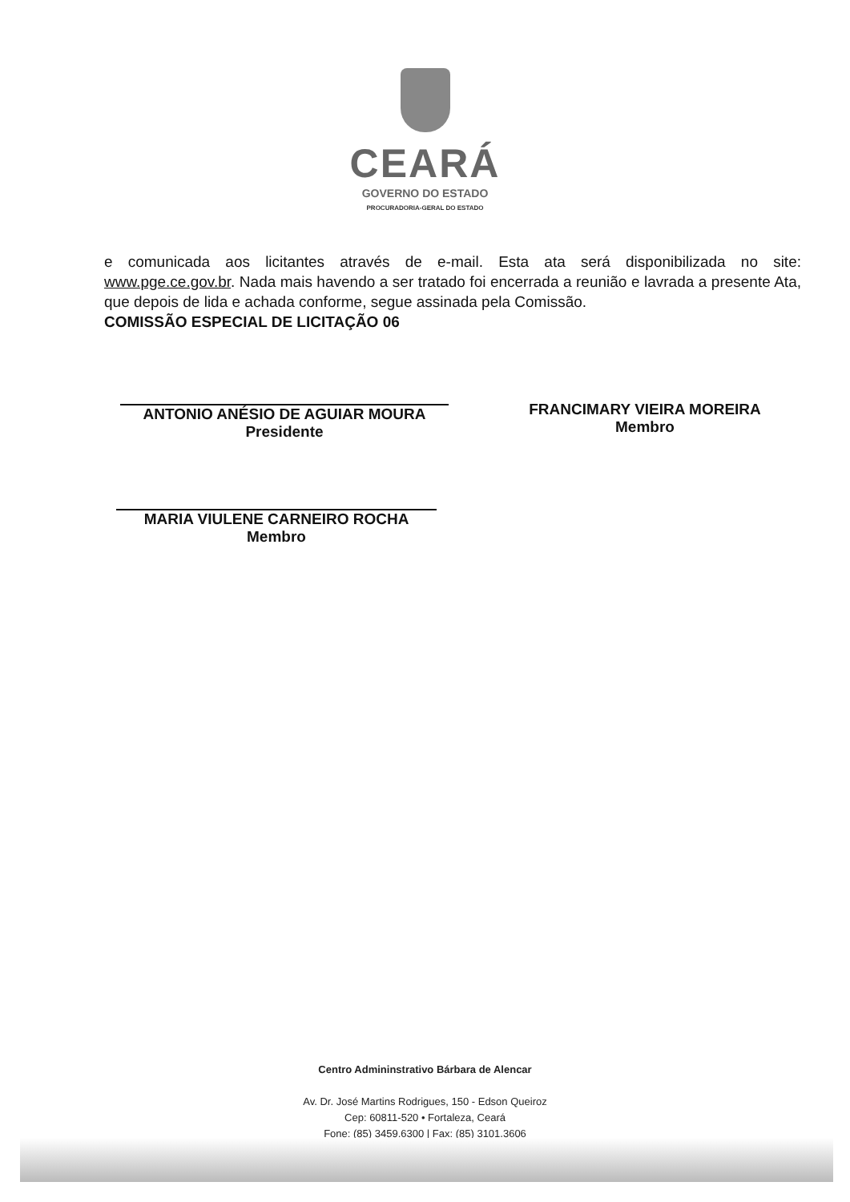CEARÁ
GOVERNO DO ESTADO
PROCURADORIA-GERAL DO ESTADO
e comunicada aos licitantes através de e-mail. Esta ata será disponibilizada no site: www.pge.ce.gov.br. Nada mais havendo a ser tratado foi encerrada a reunião e lavrada a presente Ata, que depois de lida e achada conforme, segue assinada pela Comissão.
COMISSÃO ESPECIAL DE LICITAÇÃO 06
ANTONIO ANÉSIO DE AGUIAR MOURA
Presidente
FRANCIMARY VIEIRA MOREIRA
Membro
MARIA VIULENE CARNEIRO ROCHA
Membro
Centro Admininstrativo Bárbara de Alencar
Av. Dr. José Martins Rodrigues, 150 - Edson Queiroz
Cep: 60811-520 • Fortaleza, Ceará
Fone: (85) 3459.6300 | Fax: (85) 3101.3606